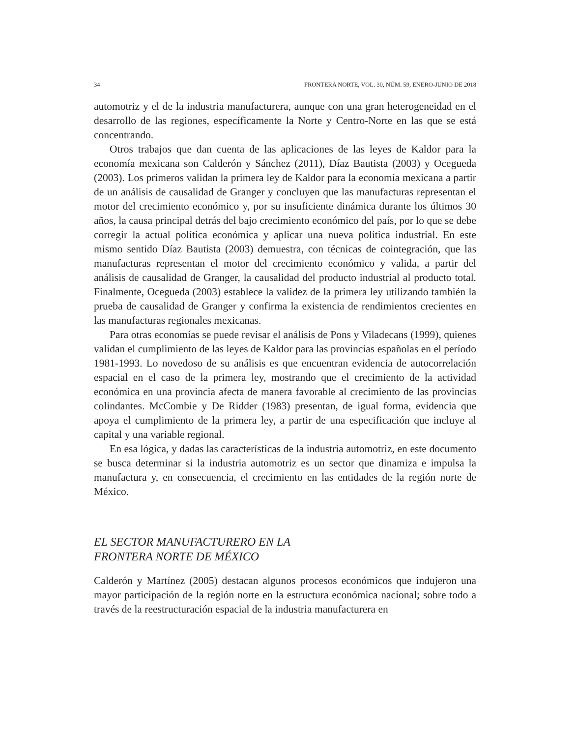34 FRONTERA NORTE, VOL. 30, NÚM. 59, ENERO-JUNIO DE 2018
automotriz y el de la industria manufacturera, aunque con una gran heterogeneidad en el desarrollo de las regiones, específicamente la Norte y Centro-Norte en las que se está concentrando.
Otros trabajos que dan cuenta de las aplicaciones de las leyes de Kaldor para la economía mexicana son Calderón y Sánchez (2011), Díaz Bautista (2003) y Oce­gueda (2003). Los primeros validan la primera ley de Kaldor para la economía mexicana a partir de un análisis de causalidad de Granger y concluyen que las manufacturas representan el motor del crecimiento económico y, por su insufi­ciente dinámica durante los últimos 30 años, la causa principal detrás del bajo crecimiento económico del país, por lo que se debe corregir la actual política eco­nómica y aplicar una nueva política industrial. En este mismo sentido Díaz Bautista (2003) demuestra, con técnicas de cointegración, que las manufacturas representan el motor del crecimiento económico y valida, a partir del análisis de causalidad de Granger, la causalidad del producto industrial al producto total. Finalmente, Oce­gueda (2003) establece la validez de la primera ley utilizando también la prueba de causalidad de Granger y confirma la existencia de rendimientos crecientes en las manufacturas regionales mexicanas.
Para otras economías se puede revisar el análisis de Pons y Viladecans (1999), quienes validan el cumplimiento de las leyes de Kaldor para las provincias españo­las en el período 1981-1993. Lo novedoso de su análisis es que encuentran evidencia de autocorrelación espacial en el caso de la primera ley, mostrando que el crecimien­to de la actividad económica en una provincia afecta de manera favorable al creci­miento de las provincias colindantes. McCombie y De Ridder (1983) presentan, de igual forma, evidencia que apoya el cumplimiento de la primera ley, a partir de una especificación que incluye al capital y una variable regional.
En esa lógica, y dadas las características de la industria automotriz, en este do­cumento se busca determinar si la industria automotriz es un sector que dinamiza e impulsa la manufactura y, en consecuencia, el crecimiento en las entidades de la región norte de México.
EL SECTOR MANUFACTURERO EN LA
FRONTERA NORTE DE MÉXICO
Calderón y Martínez (2005) destacan algunos procesos económicos que indujeron una mayor participación de la región norte en la estructura económica nacional; sobre todo a través de la reestructuración espacial de la industria manufacturera en